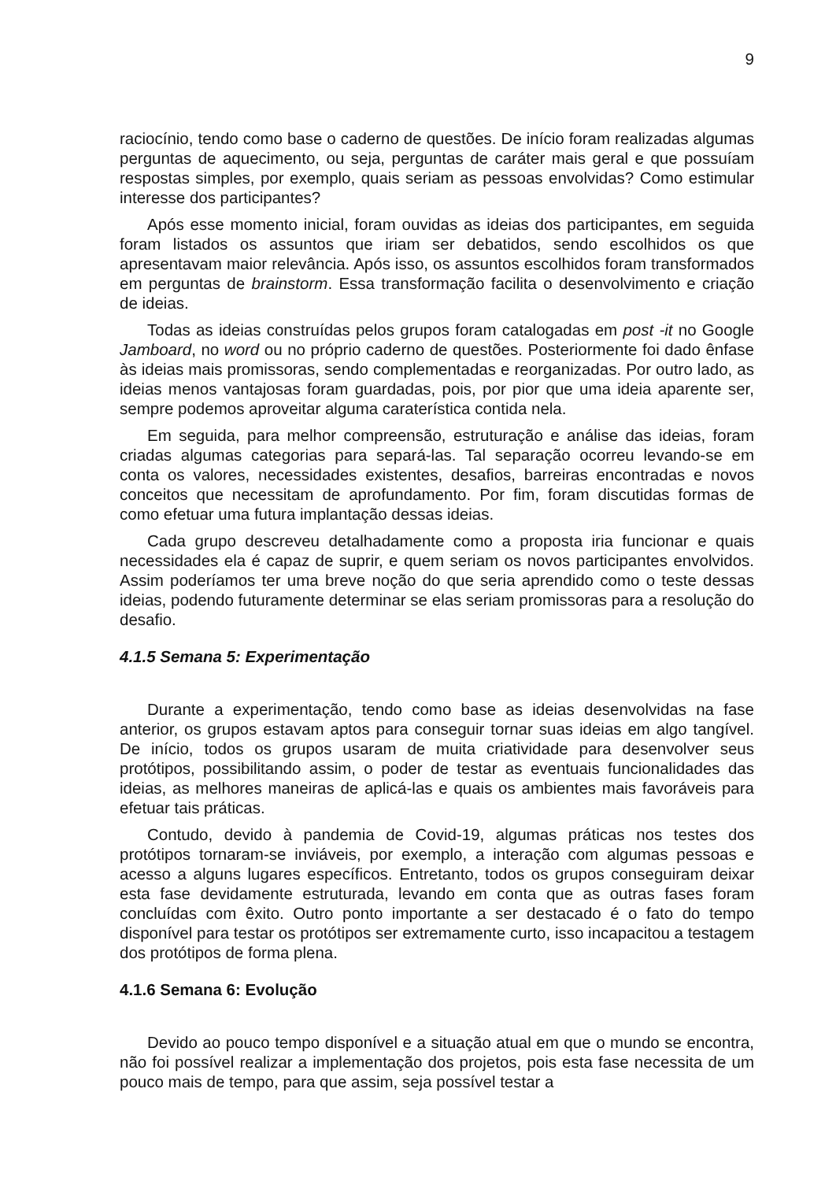9
raciocínio, tendo como base o caderno de questões. De início foram realizadas algumas perguntas de aquecimento, ou seja, perguntas de caráter mais geral e que possuíam respostas simples, por exemplo, quais seriam as pessoas envolvidas? Como estimular interesse dos participantes?
Após esse momento inicial, foram ouvidas as ideias dos participantes, em seguida foram listados os assuntos que iriam ser debatidos, sendo escolhidos os que apresentavam maior relevância. Após isso, os assuntos escolhidos foram transformados em perguntas de brainstorm. Essa transformação facilita o desenvolvimento e criação de ideias.
Todas as ideias construídas pelos grupos foram catalogadas em post -it no Google Jamboard, no word ou no próprio caderno de questões. Posteriormente foi dado ênfase às ideias mais promissoras, sendo complementadas e reorganizadas. Por outro lado, as ideias menos vantajosas foram guardadas, pois, por pior que uma ideia aparente ser, sempre podemos aproveitar alguma caraterística contida nela.
Em seguida, para melhor compreensão, estruturação e análise das ideias, foram criadas algumas categorias para separá-las. Tal separação ocorreu levando-se em conta os valores, necessidades existentes, desafios, barreiras encontradas e novos conceitos que necessitam de aprofundamento. Por fim, foram discutidas formas de como efetuar uma futura implantação dessas ideias.
Cada grupo descreveu detalhadamente como a proposta iria funcionar e quais necessidades ela é capaz de suprir, e quem seriam os novos participantes envolvidos. Assim poderíamos ter uma breve noção do que seria aprendido como o teste dessas ideias, podendo futuramente determinar se elas seriam promissoras para a resolução do desafio.
4.1.5 Semana 5: Experimentação
Durante a experimentação, tendo como base as ideias desenvolvidas na fase anterior, os grupos estavam aptos para conseguir tornar suas ideias em algo tangível. De início, todos os grupos usaram de muita criatividade para desenvolver seus protótipos, possibilitando assim, o poder de testar as eventuais funcionalidades das ideias, as melhores maneiras de aplicá-las e quais os ambientes mais favoráveis para efetuar tais práticas.
Contudo, devido à pandemia de Covid-19, algumas práticas nos testes dos protótipos tornaram-se inviáveis, por exemplo, a interação com algumas pessoas e acesso a alguns lugares específicos. Entretanto, todos os grupos conseguiram deixar esta fase devidamente estruturada, levando em conta que as outras fases foram concluídas com êxito. Outro ponto importante a ser destacado é o fato do tempo disponível para testar os protótipos ser extremamente curto, isso incapacitou a testagem dos protótipos de forma plena.
4.1.6 Semana 6: Evolução
Devido ao pouco tempo disponível e a situação atual em que o mundo se encontra, não foi possível realizar a implementação dos projetos, pois esta fase necessita de um pouco mais de tempo, para que assim, seja possível testar a